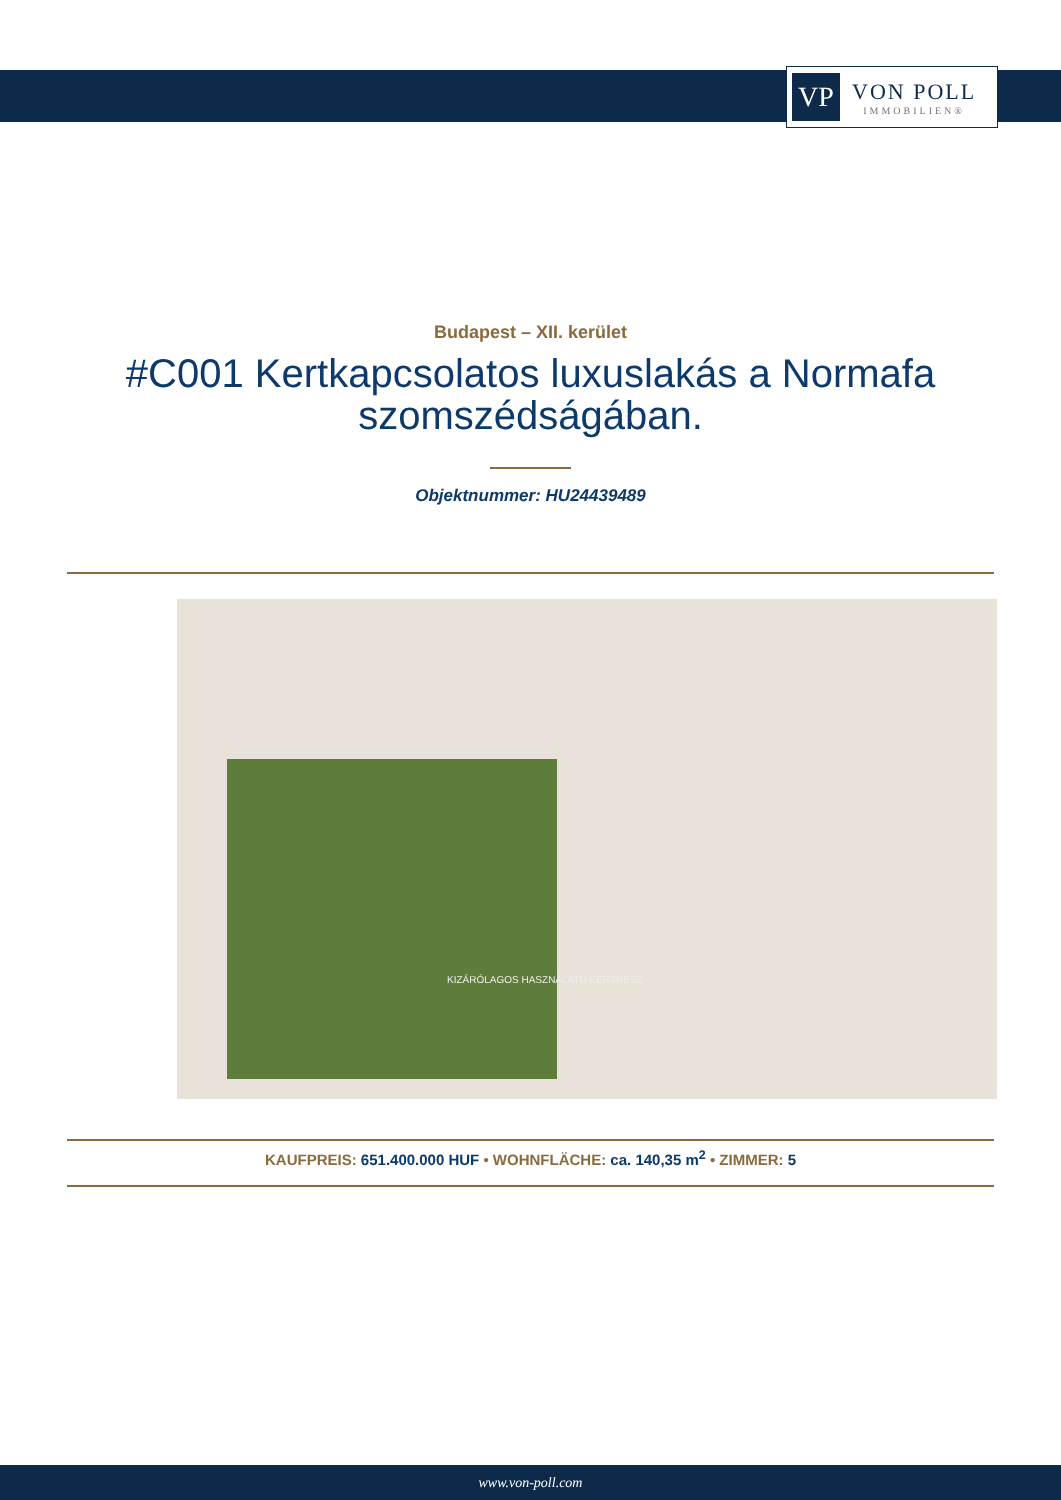VP
VON POLL
IMMOBILIEN®
Budapest – XII. kerület
#C001 Kertkapcsolatos luxuslakás a Normafa szomszédságában.
Objektnummer: HU24439489
KIZÁRÓLAGOS HASZNÁLATÚ KERTRÉSZ
KAUFPREIS: 651.400.000 HUF • WOHNFLÄCHE: ca. 140,35 m<sup>2</sup> • ZIMMER: 5
www.von-poll.com